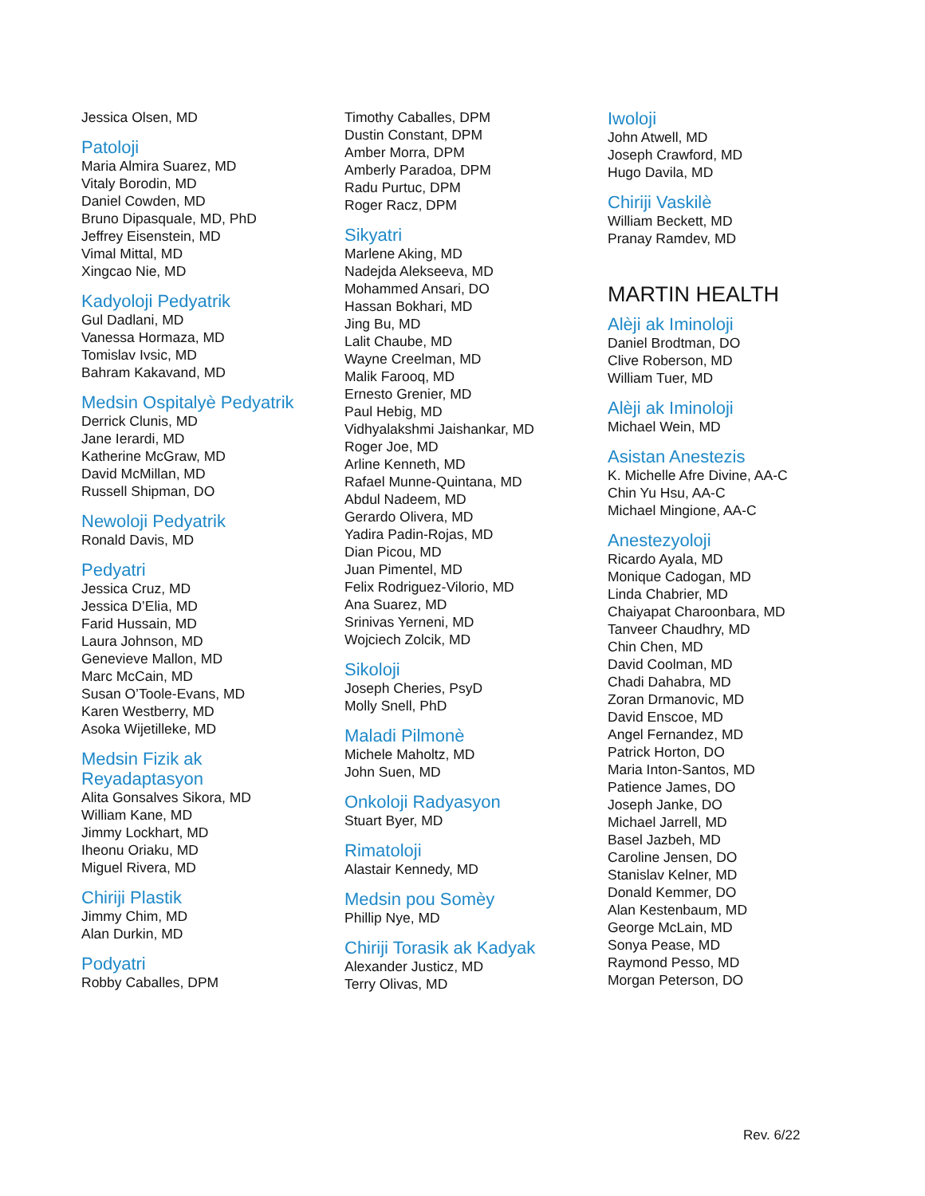Jessica Olsen, MD
Patoloji
Maria Almira Suarez, MD
Vitaly Borodin, MD
Daniel Cowden, MD
Bruno Dipasquale, MD, PhD
Jeffrey Eisenstein, MD
Vimal Mittal, MD
Xingcao Nie, MD
Kadyoloji Pedyatrik
Gul Dadlani, MD
Vanessa Hormaza, MD
Tomislav Ivsic, MD
Bahram Kakavand, MD
Medsin Ospitalyè Pedyatrik
Derrick Clunis, MD
Jane Ierardi, MD
Katherine McGraw, MD
David McMillan, MD
Russell Shipman, DO
Newoloji Pedyatrik
Ronald Davis, MD
Pedyatri
Jessica Cruz, MD
Jessica D’Elia, MD
Farid Hussain, MD
Laura Johnson, MD
Genevieve Mallon, MD
Marc McCain, MD
Susan O’Toole-Evans, MD
Karen Westberry, MD
Asoka Wijetilleke, MD
Medsin Fizik ak
Reyadaptasyon
Alita Gonsalves Sikora, MD
William Kane, MD
Jimmy Lockhart, MD
Iheonu Oriaku, MD
Miguel Rivera, MD
Chiriji Plastik
Jimmy Chim, MD
Alan Durkin, MD
Podyatri
Robby Caballes, DPM
Timothy Caballes, DPM
Dustin Constant, DPM
Amber Morra, DPM
Amberly Paradoa, DPM
Radu Purtuc, DPM
Roger Racz, DPM
Sikyatri
Marlene Aking, MD
Nadejda Alekseeva, MD
Mohammed Ansari, DO
Hassan Bokhari, MD
Jing Bu, MD
Lalit Chaube, MD
Wayne Creelman, MD
Malik Farooq, MD
Ernesto Grenier, MD
Paul Hebig, MD
Vidhyalakshmi Jaishankar, MD
Roger Joe, MD
Arline Kenneth, MD
Rafael Munne-Quintana, MD
Abdul Nadeem, MD
Gerardo Olivera, MD
Yadira Padin-Rojas, MD
Dian Picou, MD
Juan Pimentel, MD
Felix Rodriguez-Vilorio, MD
Ana Suarez, MD
Srinivas Yerneni, MD
Wojciech Zolcik, MD
Sikoloji
Joseph Cheries, PsyD
Molly Snell, PhD
Maladi Pilmonè
Michele Maholtz, MD
John Suen, MD
Onkoloji Radyasyon
Stuart Byer, MD
Rimatoloji
Alastair Kennedy, MD
Medsin pou Somèy
Phillip Nye, MD
Chiriji Torasik ak Kadyak
Alexander Justicz, MD
Terry Olivas, MD
Iwoloji
John Atwell, MD
Joseph Crawford, MD
Hugo Davila, MD
Chiriji Vaskilè
William Beckett, MD
Pranay Ramdev, MD
MARTIN HEALTH
Alèji ak Iminoloji
Daniel Brodtman, DO
Clive Roberson, MD
William Tuer, MD
Alèji ak Iminoloji
Michael Wein, MD
Asistan Anestezis
K. Michelle Afre Divine, AA-C
Chin Yu Hsu, AA-C
Michael Mingione, AA-C
Anestezyoloji
Ricardo Ayala, MD
Monique Cadogan, MD
Linda Chabrier, MD
Chaiyapat Charoonbara, MD
Tanveer Chaudhry, MD
Chin Chen, MD
David Coolman, MD
Chadi Dahabra, MD
Zoran Drmanovic, MD
David Enscoe, MD
Angel Fernandez, MD
Patrick Horton, DO
Maria Inton-Santos, MD
Patience James, DO
Joseph Janke, DO
Michael Jarrell, MD
Basel Jazbeh, MD
Caroline Jensen, DO
Stanislav Kelner, MD
Donald Kemmer, DO
Alan Kestenbaum, MD
George McLain, MD
Sonya Pease, MD
Raymond Pesso, MD
Morgan Peterson, DO
Rev. 6/22